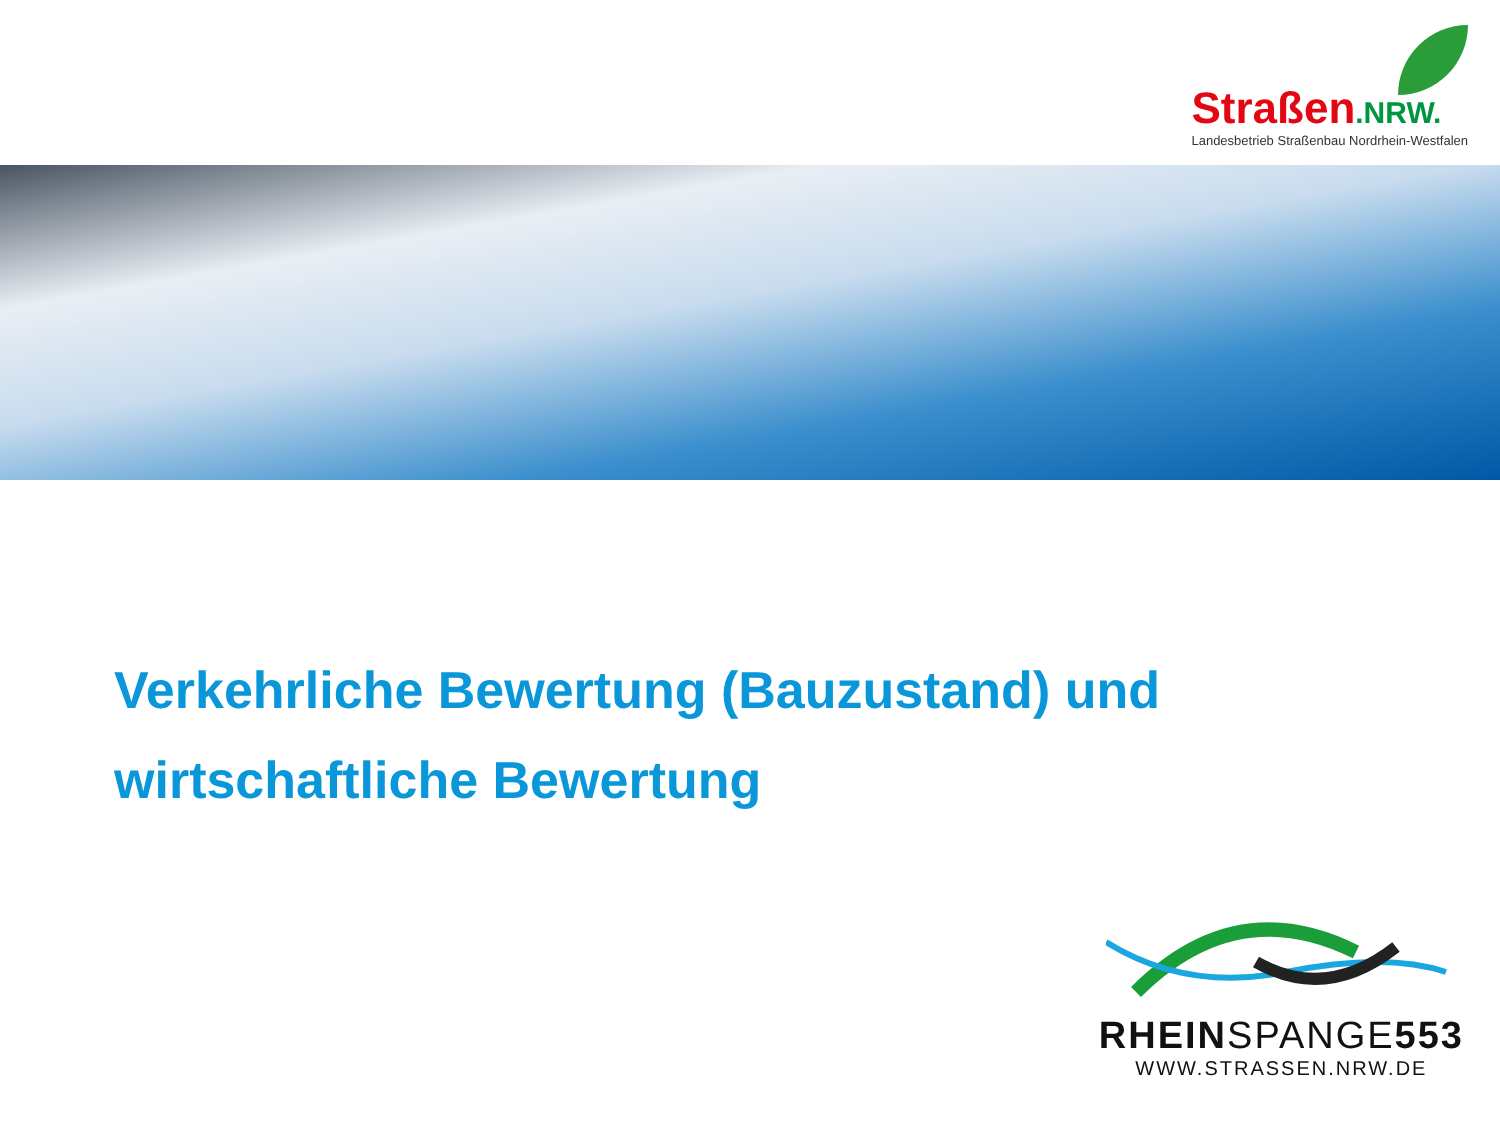Straßen.NRW.
Landesbetrieb Straßenbau Nordrhein-Westfalen
Verkehrliche Bewertung (Bauzustand) und
wirtschaftliche Bewertung
RHEINSPANGE553
WWW.STRASSEN.NRW.DE